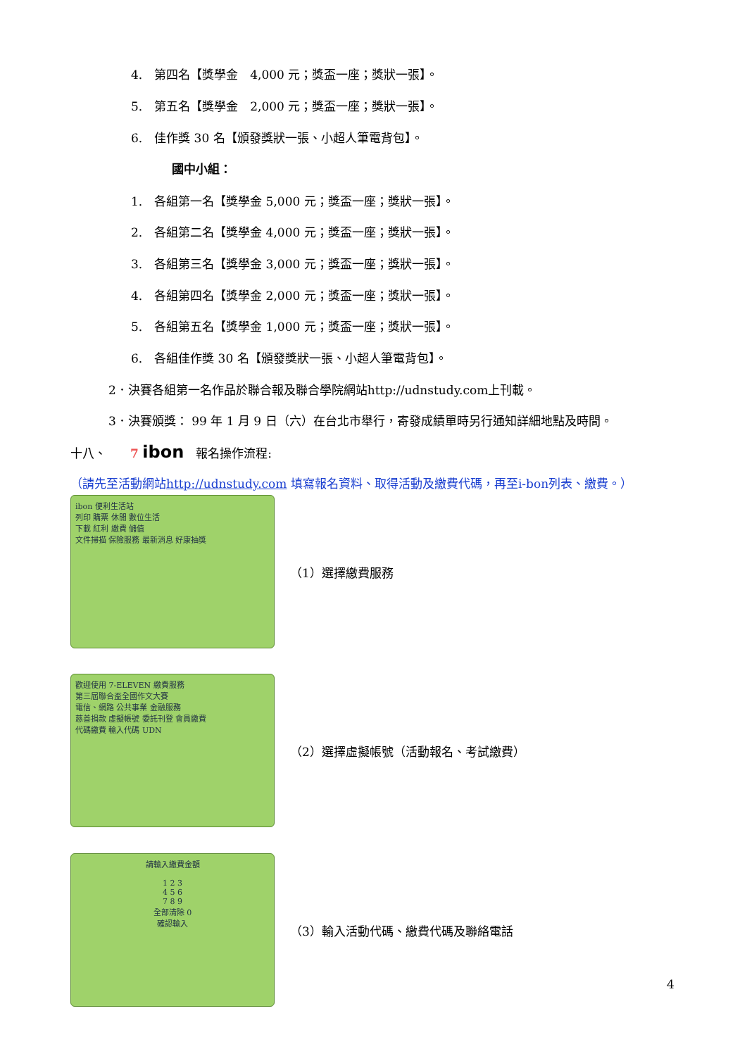4.　第四名【獎學金　4,000 元；獎盃一座；獎狀一張】。
5.　第五名【獎學金　2,000 元；獎盃一座；獎狀一張】。
6.　佳作獎 30 名【頒發獎狀一張、小超人筆電背包】。
國中小組：
1.　各組第一名【獎學金 5,000 元；獎盃一座；獎狀一張】。
2.　各組第二名【獎學金 4,000 元；獎盃一座；獎狀一張】。
3.　各組第三名【獎學金 3,000 元；獎盃一座；獎狀一張】。
4.　各組第四名【獎學金 2,000 元；獎盃一座；獎狀一張】。
5.　各組第五名【獎學金 1,000 元；獎盃一座；獎狀一張】。
6.　各組佳作獎 30 名【頒發獎狀一張、小超人筆電背包】。
2．決賽各組第一名作品於聯合報及聯合學院網站http://udnstudy.com上刊載。
3．決賽頒獎： 99 年 1 月 9 日（六）在台北市舉行，寄發成績單時另行通知詳細地點及時間。
十八、　　7 ibon　報名操作流程:
（請先至活動網站http://udnstudy.com 填寫報名資料、取得活動及繳費代碼，再至i-bon列表、繳費。）
ibon 便利生活站
列印 購票 休閒 數位生活
下載 紅利 繳費 儲值
文件掃描 保險服務 最新消息 好康抽獎
（1）選擇繳費服務
歡迎使用 7-ELEVEN 繳費服務
第三屆聯合盃全國作文大賽
電信、網路 公共事業 金融服務
慈善捐款 虛擬帳號 委託刊登 會員繳費
代碼繳費 輸入代碼 UDN
（2）選擇虛擬帳號（活動報名、考試繳費）
請輸入繳費金額
1 2 3
4 5 6
7 8 9
全部清除 0
確認輸入
（3）輸入活動代碼、繳費代碼及聯絡電話
4